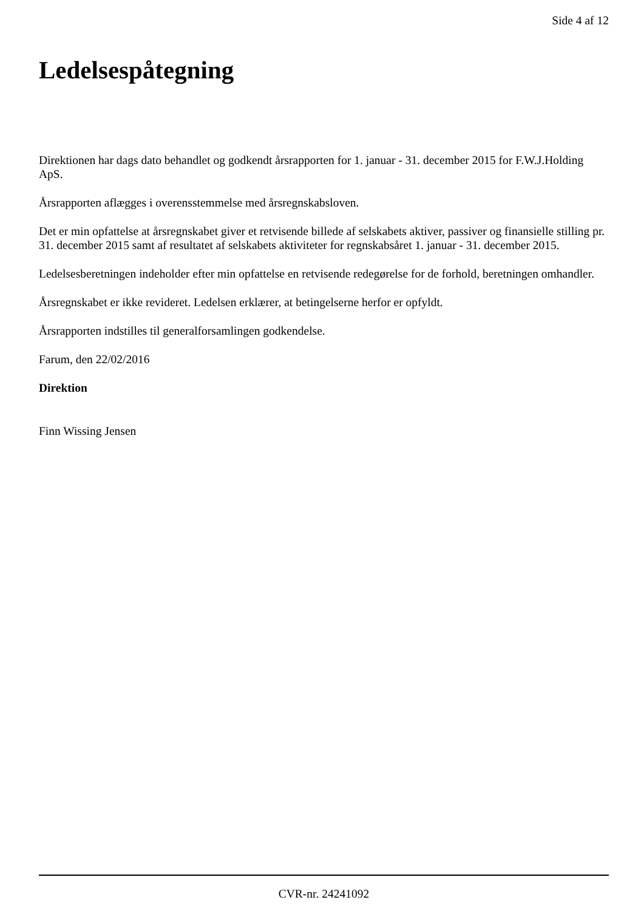Side 4 af 12
Ledelsespåtegning
Direktionen har dags dato behandlet og godkendt årsrapporten for 1. januar - 31. december 2015 for F.W.J.Holding ApS.
Årsrapporten aflægges i overensstemmelse med årsregnskabsloven.
Det er min opfattelse at årsregnskabet giver et retvisende billede af selskabets aktiver, passiver og finansielle stilling pr. 31. december 2015 samt af resultatet af selskabets aktiviteter for regnskabsåret 1. januar - 31. december 2015.
Ledelsesberetningen indeholder efter min opfattelse en retvisende redegørelse for de forhold, beretningen omhandler.
Årsregnskabet er ikke revideret. Ledelsen erklærer, at betingelserne herfor er opfyldt.
Årsrapporten indstilles til generalforsamlingen godkendelse.
Farum, den 22/02/2016
Direktion
Finn Wissing Jensen
CVR-nr. 24241092